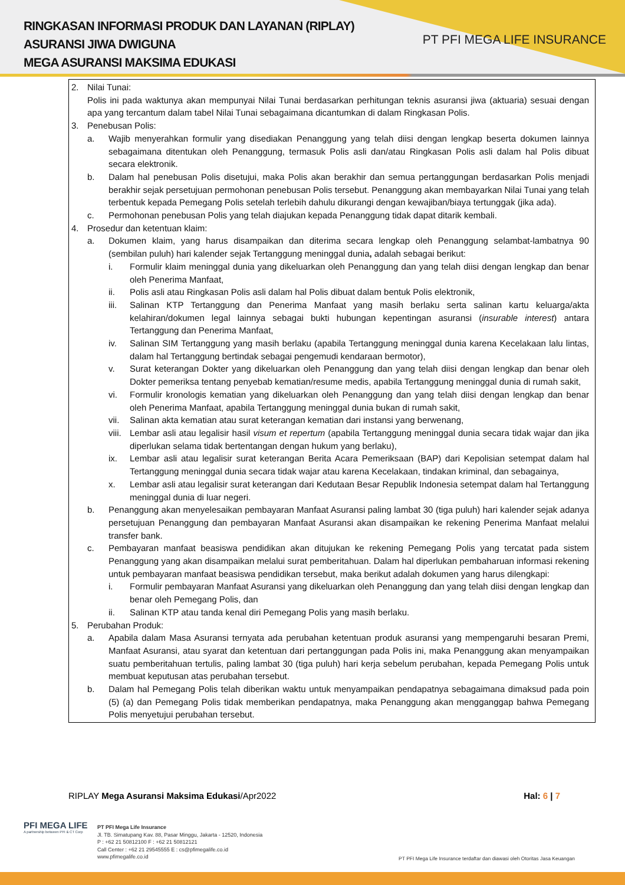RINGKASAN INFORMASI PRODUK DAN LAYANAN (RIPLAY)
ASURANSI JIWA DWIGUNA
MEGA ASURANSI MAKSIMA EDUKASI
PT PFI MEGA LIFE INSURANCE
2. Nilai Tunai:
Polis ini pada waktunya akan mempunyai Nilai Tunai berdasarkan perhitungan teknis asuransi jiwa (aktuaria) sesuai dengan apa yang tercantum dalam tabel Nilai Tunai sebagaimana dicantumkan di dalam Ringkasan Polis.
3. Penebusan Polis:
a. Wajib menyerahkan formulir yang disediakan Penanggung yang telah diisi dengan lengkap beserta dokumen lainnya sebagaimana ditentukan oleh Penanggung, termasuk Polis asli dan/atau Ringkasan Polis asli dalam hal Polis dibuat secara elektronik.
b. Dalam hal penebusan Polis disetujui, maka Polis akan berakhir dan semua pertanggungan berdasarkan Polis menjadi berakhir sejak persetujuan permohonan penebusan Polis tersebut. Penanggung akan membayarkan Nilai Tunai yang telah terbentuk kepada Pemegang Polis setelah terlebih dahulu dikurangi dengan kewajiban/biaya tertunggak (jika ada).
c. Permohonan penebusan Polis yang telah diajukan kepada Penanggung tidak dapat ditarik kembali.
4. Prosedur dan ketentuan klaim:
a. Dokumen klaim, yang harus disampaikan dan diterima secara lengkap oleh Penanggung selambat-lambatnya 90 (sembilan puluh) hari kalender sejak Tertanggung meninggal dunia, adalah sebagai berikut:
i. Formulir klaim meninggal dunia yang dikeluarkan oleh Penanggung dan yang telah diisi dengan lengkap dan benar oleh Penerima Manfaat,
ii. Polis asli atau Ringkasan Polis asli dalam hal Polis dibuat dalam bentuk Polis elektronik,
iii. Salinan KTP Tertanggung dan Penerima Manfaat yang masih berlaku serta salinan kartu keluarga/akta kelahiran/dokumen legal lainnya sebagai bukti hubungan kepentingan asuransi (insurable interest) antara Tertanggung dan Penerima Manfaat,
iv. Salinan SIM Tertanggung yang masih berlaku (apabila Tertanggung meninggal dunia karena Kecelakaan lalu lintas, dalam hal Tertanggung bertindak sebagai pengemudi kendaraan bermotor),
v. Surat keterangan Dokter yang dikeluarkan oleh Penanggung dan yang telah diisi dengan lengkap dan benar oleh Dokter pemeriksa tentang penyebab kematian/resume medis, apabila Tertanggung meninggal dunia di rumah sakit,
vi. Formulir kronologis kematian yang dikeluarkan oleh Penanggung dan yang telah diisi dengan lengkap dan benar oleh Penerima Manfaat, apabila Tertanggung meninggal dunia bukan di rumah sakit,
vii. Salinan akta kematian atau surat keterangan kematian dari instansi yang berwenang,
viii. Lembar asli atau legalisir hasil visum et repertum (apabila Tertanggung meninggal dunia secara tidak wajar dan jika diperlukan selama tidak bertentangan dengan hukum yang berlaku),
ix. Lembar asli atau legalisir surat keterangan Berita Acara Pemeriksaan (BAP) dari Kepolisian setempat dalam hal Tertanggung meninggal dunia secara tidak wajar atau karena Kecelakaan, tindakan kriminal, dan sebagainya,
x. Lembar asli atau legalisir surat keterangan dari Kedutaan Besar Republik Indonesia setempat dalam hal Tertanggung meninggal dunia di luar negeri.
b. Penanggung akan menyelesaikan pembayaran Manfaat Asuransi paling lambat 30 (tiga puluh) hari kalender sejak adanya persetujuan Penanggung dan pembayaran Manfaat Asuransi akan disampaikan ke rekening Penerima Manfaat melalui transfer bank.
c. Pembayaran manfaat beasiswa pendidikan akan ditujukan ke rekening Pemegang Polis yang tercatat pada sistem Penanggung yang akan disampaikan melalui surat pemberitahuan. Dalam hal diperlukan pembaharuan informasi rekening untuk pembayaran manfaat beasiswa pendidikan tersebut, maka berikut adalah dokumen yang harus dilengkapi:
i. Formulir pembayaran Manfaat Asuransi yang dikeluarkan oleh Penanggung dan yang telah diisi dengan lengkap dan benar oleh Pemegang Polis, dan
ii. Salinan KTP atau tanda kenal diri Pemegang Polis yang masih berlaku.
5. Perubahan Produk:
a. Apabila dalam Masa Asuransi ternyata ada perubahan ketentuan produk asuransi yang mempengaruhi besaran Premi, Manfaat Asuransi, atau syarat dan ketentuan dari pertanggungan pada Polis ini, maka Penanggung akan menyampaikan suatu pemberitahuan tertulis, paling lambat 30 (tiga puluh) hari kerja sebelum perubahan, kepada Pemegang Polis untuk membuat keputusan atas perubahan tersebut.
b. Dalam hal Pemegang Polis telah diberikan waktu untuk menyampaikan pendapatnya sebagaimana dimaksud pada poin (5) (a) dan Pemegang Polis tidak memberikan pendapatnya, maka Penanggung akan mengganggap bahwa Pemegang Polis menyetujui perubahan tersebut.
RIPLAY Mega Asuransi Maksima Edukasi/Apr2022 Hal: 6 | 7
PFI MEGA LIFE
A partnership between PFI & CT Corp
PT PFI Mega Life Insurance
Jl. TB. Simatupang Kav. 88, Pasar Minggu, Jakarta - 12520, Indonesia
P : +62 21 50812100 F : +62 21 50812121
Call Center : +62 21 29545555 E : cs@pfimegalife.co.id
www.pfimegalife.co.id
PT PFI Mega Life Insurance terdaftar dan diawasi oleh Otoritas Jasa Keuangan